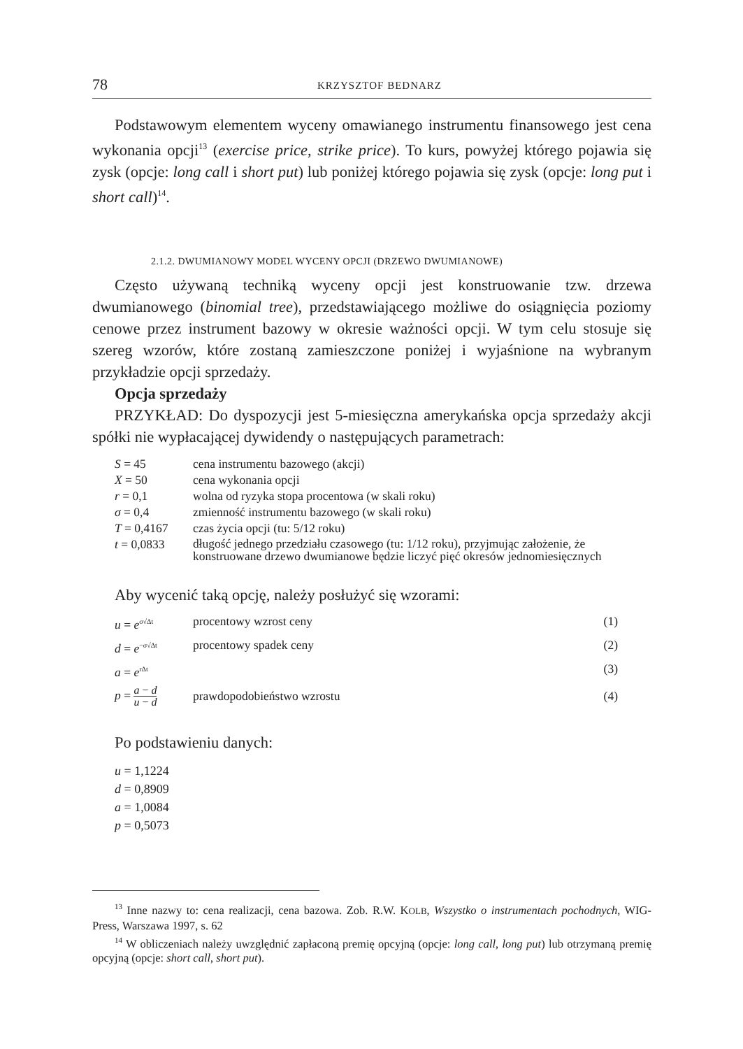78 KRZYSZTOF BEDNARZ
Podstawowym elementem wyceny omawianego instrumentu finansowego jest cena wykonania opcji<sup>13</sup> (exercise price, strike price). To kurs, powyżej którego pojawia się zysk (opcje: long call i short put) lub poniżej którego pojawia się zysk (opcje: long put i short call)<sup>14</sup>.
2.1.2. DWUMIANOWY MODEL WYCENY OPCJI (DRZEWO DWUMIANOWE)
Często używaną techniką wyceny opcji jest konstruowanie tzw. drzewa dwumianowego (binomial tree), przedstawiającego możliwe do osiągnięcia poziomy cenowe przez instrument bazowy w okresie ważności opcji. W tym celu stosuje się szereg wzorów, które zostaną zamieszczone poniżej i wyjaśnione na wybranym przykładzie opcji sprzedaży.
Opcja sprzedaży
PRZYKŁAD: Do dyspozycji jest 5-miesięczna amerykańska opcja sprzedaży akcji spółki nie wypłacającej dywidendy o następujących parametrach:
| S = 45 | cena instrumentu bazowego (akcji) |
| X = 50 | cena wykonania opcji |
| r = 0,1 | wolna od ryzyka stopa procentowa (w skali roku) |
| σ = 0,4 | zmienność instrumentu bazowego (w skali roku) |
| T = 0,4167 | czas życia opcji (tu: 5/12 roku) |
| t = 0,0833 | długość jednego przedziału czasowego (tu: 1/12 roku), przyjmując założenie, że konstruowane drzewo dwumianowe będzie liczyć pięć okresów jednomiesięcznych |
Aby wycenić taką opcję, należy posłużyć się wzorami:
| u = e<sup>σ√Δt</sup> | procentowy wzrost ceny | (1) |
| d = e<sup>−σ√Δt</sup> | procentowy spadek ceny | (2) |
| a = e<sup>rΔt</sup> | | (3) |
| p = a − d u − d | prawdopodobieństwo wzrostu | (4) |
Po podstawieniu danych:
| u = 1,1224 |
| d = 0,8909 |
| a = 1,0084 |
| p = 0,5073 |
<sup>13</sup> Inne nazwy to: cena realizacji, cena bazowa. Zob. R.W. KOLB, Wszystko o instrumentach pochodnych, WIG-Press, Warszawa 1997, s. 62
<sup>14</sup> W obliczeniach należy uwzględnić zapłaconą premię opcyjną (opcje: long call, long put) lub otrzymaną premię opcyjną (opcje: short call, short put).